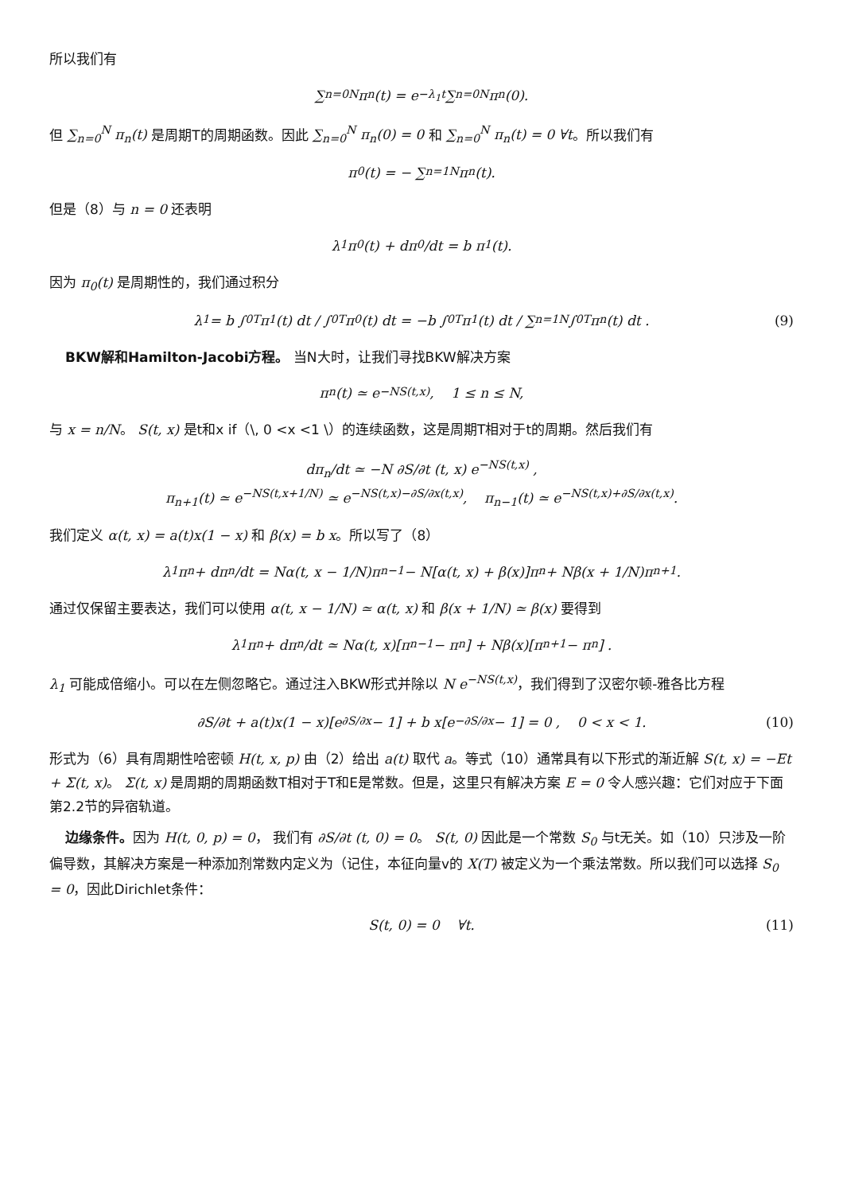所以我们有
∑<sub>n=0</sub><sup>N</sup> π<sub>n</sub>(t) = e<sup>−λ<sub>1</sub>t</sup> ∑<sub>n=0</sub><sup>N</sup> π<sub>n</sub>(0).
但 ∑<sub>n=0</sub><sup>N</sup> π<sub>n</sub>(t) 是周期T的周期函数。因此 ∑<sub>n=0</sub><sup>N</sup> π<sub>n</sub>(0) = 0 和 ∑<sub>n=0</sub><sup>N</sup> π<sub>n</sub>(t) = 0 ∀t。所以我们有
π<sub>0</sub>(t) = − ∑<sub>n=1</sub><sup>N</sup> π<sub>n</sub>(t).
但是（8）与 n = 0 还表明
λ<sub>1</sub>π<sub>0</sub>(t) + dπ<sub>0</sub>/dt = b π<sub>1</sub>(t).
因为 π<sub>0</sub>(t) 是周期性的，我们通过积分
λ<sub>1</sub> = b ∫<sub>0</sub><sup>T</sup> π<sub>1</sub>(t) dt / ∫<sub>0</sub><sup>T</sup> π<sub>0</sub>(t) dt = −b ∫<sub>0</sub><sup>T</sup> π<sub>1</sub>(t) dt / ∑<sub>n=1</sub><sup>N</sup> ∫<sub>0</sub><sup>T</sup> π<sub>n</sub>(t) dt . (9)
BKW解和Hamilton-Jacobi方程。 当N大时，让我们寻找BKW解决方案
π<sub>n</sub>(t) ≃ e<sup>−NS(t,x)</sup>, 1 ≤ n ≤ N,
与 x = n/N。 S(t, x) 是t和x if（\, 0 <x <1 \）的连续函数，这是周期T相对于t的周期。然后我们有
dπ<sub>n</sub>/dt ≃ −N ∂S/∂t (t, x) e<sup>−NS(t,x)</sup> ,
π<sub>n+1</sub>(t) ≃ e<sup>−NS(t,x+1/N)</sup> ≃ e<sup>−NS(t,x)−∂S/∂x(t,x)</sup>, π<sub>n−1</sub>(t) ≃ e<sup>−NS(t,x)+∂S/∂x(t,x)</sup>.
我们定义 α(t, x) = a(t)x(1 − x) 和 β(x) = b x。所以写了（8）
λ<sub>1</sub>π<sub>n</sub> + dπ<sub>n</sub>/dt = Nα(t, x − 1/N)π<sub>n−1</sub> − N[α(t, x) + β(x)]π<sub>n</sub> + Nβ(x + 1/N)π<sub>n+1</sub> .
通过仅保留主要表达，我们可以使用 α(t, x − 1/N) ≃ α(t, x) 和 β(x + 1/N) ≃ β(x) 要得到
λ<sub>1</sub>π<sub>n</sub> + dπ<sub>n</sub>/dt ≃ Nα(t, x)[π<sub>n−1</sub> − π<sub>n</sub>] + Nβ(x)[π<sub>n+1</sub> − π<sub>n</sub>] .
λ<sub>1</sub> 可能成倍缩小。可以在左侧忽略它。通过注入BKW形式并除以 N e<sup>−NS(t,x)</sup>，我们得到了汉密尔顿-雅各比方程
∂S/∂t + a(t)x(1 − x)[e<sup>∂S/∂x</sup> − 1] + b x[e<sup>−∂S/∂x</sup> − 1] = 0 , 0 < x < 1. (10)
形式为（6）具有周期性哈密顿 H(t, x, p) 由（2）给出 a(t) 取代 a。等式（10）通常具有以下形式的渐近解 S(t, x) = −Et + Σ(t, x)。 Σ(t, x) 是周期的周期函数T相对于T和E是常数。但是，这里只有解决方案 E = 0 令人感兴趣：它们对应于下面第2.2节的异宿轨道。
边缘条件。因为 H(t, 0, p) = 0， 我们有 ∂S/∂t (t, 0) = 0。 S(t, 0) 因此是一个常数 S<sub>0</sub> 与t无关。如（10）只涉及一阶偏导数，其解决方案是一种添加剂常数内定义为（记住，本征向量v的 X(T) 被定义为一个乘法常数。所以我们可以选择 S<sub>0</sub> = 0，因此Dirichlet条件：
S(t, 0) = 0 ∀t. (11)